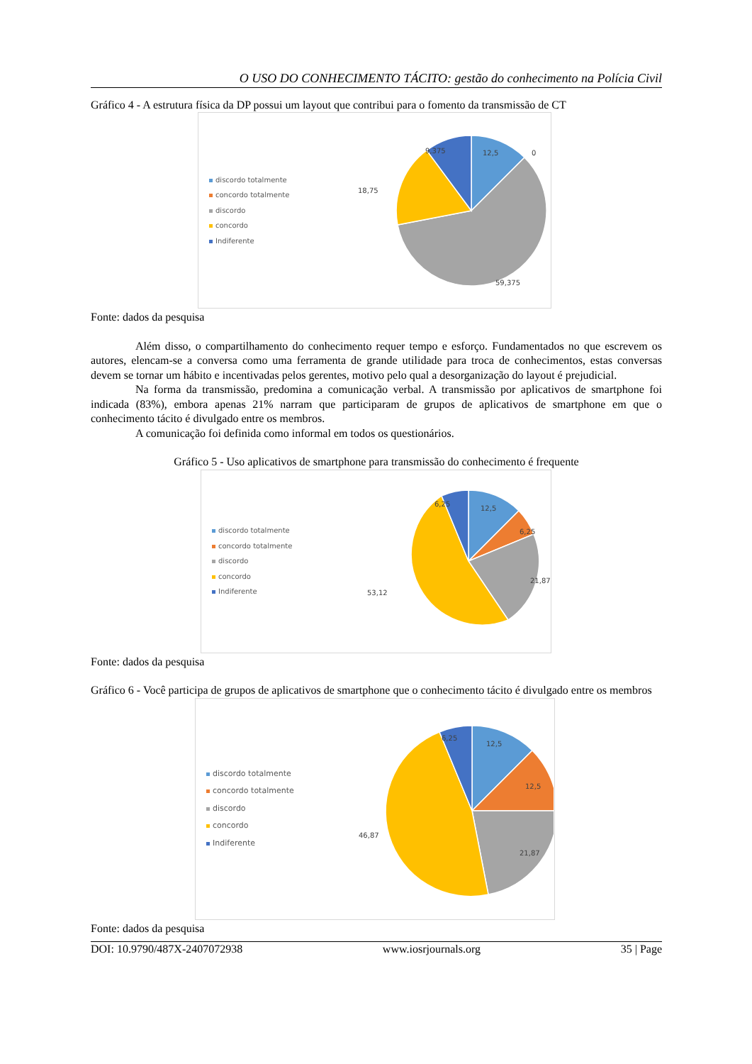O USO DO CONHECIMENTO TÁCITO: gestão do conhecimento na Polícia Civil
Gráfico 4 - A estrutura física da DP possui um layout que contribui para o fomento da transmissão de CT
discordo totalmente
concordo totalmente
discordo
concordo
Indiferente
12,5
0
9,375
18,75
59,375
Fonte: dados da pesquisa
Além disso, o compartilhamento do conhecimento requer tempo e esforço. Fundamentados no que escrevem os autores, elencam-se a conversa como uma ferramenta de grande utilidade para troca de conhecimentos, estas conversas devem se tornar um hábito e incentivadas pelos gerentes, motivo pelo qual a desorganização do layout é prejudicial.
Na forma da transmissão, predomina a comunicação verbal. A transmissão por aplicativos de smartphone foi indicada (83%), embora apenas 21% narram que participaram de grupos de aplicativos de smartphone em que o conhecimento tácito é divulgado entre os membros.
A comunicação foi definida como informal em todos os questionários.
Gráfico 5 - Uso aplicativos de smartphone para transmissão do conhecimento é frequente
discordo totalmente
concordo totalmente
discordo
concordo
Indiferente
12,5
6,25
6,25
21,87
53,12
Fonte: dados da pesquisa
Gráfico 6 - Você participa de grupos de aplicativos de smartphone que o conhecimento tácito é divulgado entre os membros
discordo totalmente
concordo totalmente
discordo
concordo
Indiferente
12,5
6,25
12,5
21,87
46,87
Fonte: dados da pesquisa
DOI: 10.9790/487X-2407072938 www.iosrjournals.org 35 | Page